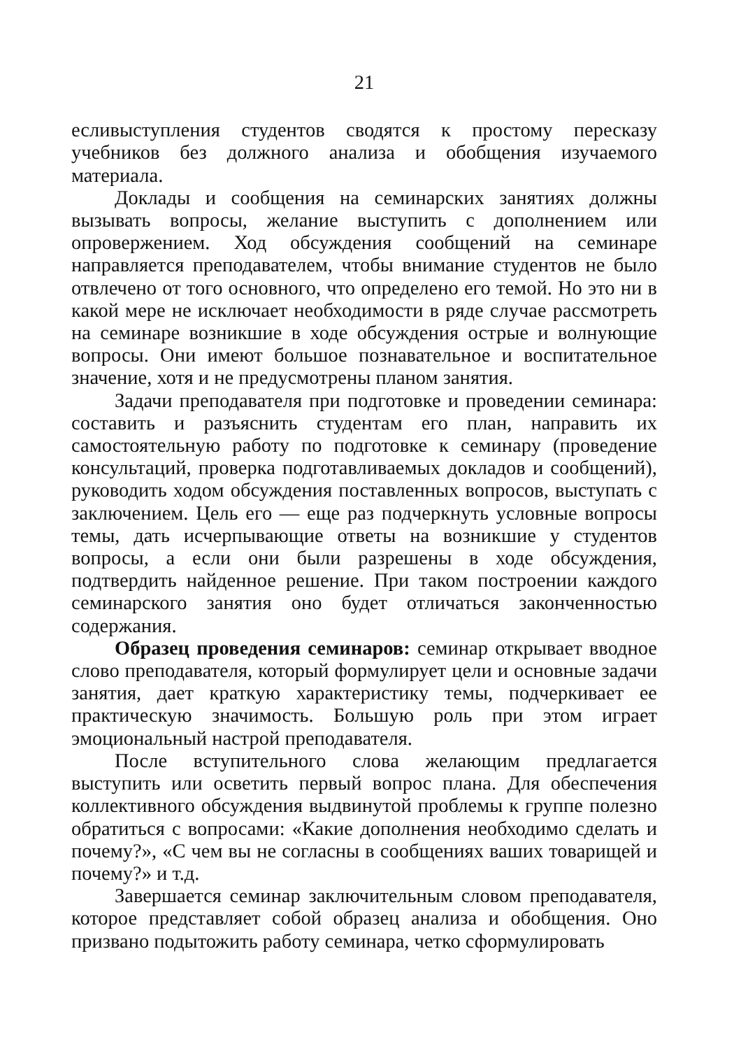21
есливыступления студентов сводятся к простому пересказу учебников без должного анализа и обобщения изучаемого материала.
Доклады и сообщения на семинарских занятиях должны вызывать вопросы, желание выступить с дополнением или опровержением. Ход обсуждения сообщений на семинаре направляется преподавателем, чтобы внимание студентов не было отвлечено от того основного, что определено его темой. Но это ни в какой мере не исключает необходимости в ряде случае рассмотреть на семинаре возникшие в ходе обсуждения острые и волнующие вопросы. Они имеют большое познавательное и воспитательное значение, хотя и не предусмотрены планом занятия.
Задачи преподавателя при подготовке и проведении семинара: составить и разъяснить студентам его план, направить их самостоятельную работу по подготовке к семинару (проведение консультаций, проверка подготавливаемых докладов и сообщений), руководить ходом обсуждения поставленных вопросов, выступать с заключением. Цель его — еще раз подчеркнуть условные вопросы темы, дать исчерпывающие ответы на возникшие у студентов вопросы, а если они были разрешены в ходе обсуждения, подтвердить найденное решение. При таком построении каждого семинарского занятия оно будет отличаться законченностью содержания.
Образец проведения семинаров: семинар открывает вводное слово преподавателя, который формулирует цели и основные задачи занятия, дает краткую характеристику темы, подчеркивает ее практическую значимость. Большую роль при этом играет эмоциональный настрой преподавателя.
После вступительного слова желающим предлагается выступить или осветить первый вопрос плана. Для обеспечения коллективного обсуждения выдвинутой проблемы к группе полезно обратиться с вопросами: «Какие дополнения необходимо сделать и почему?», «С чем вы не согласны в сообщениях ваших товарищей и почему?» и т.д.
Завершается семинар заключительным словом преподавателя, которое представляет собой образец анализа и обобщения. Оно призвано подытожить работу семинара, четко сформулировать